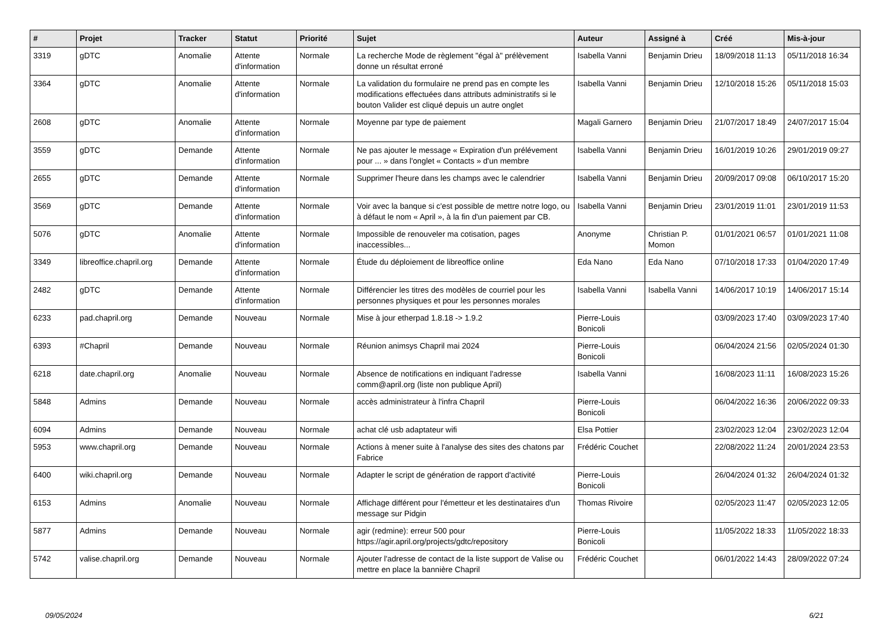| # | Projet | Tracker | Statut | Priorité | Sujet | Auteur | Assigné à | Créé | Mis-à-jour |
| --- | --- | --- | --- | --- | --- | --- | --- | --- | --- |
| 3319 | gDTC | Anomalie | Attente d'information | Normale | La recherche Mode de règlement "égal à" prélèvement donne un résultat erroné | Isabella Vanni | Benjamin Drieu | 18/09/2018 11:13 | 05/11/2018 16:34 |
| 3364 | gDTC | Anomalie | Attente d'information | Normale | La validation du formulaire ne prend pas en compte les modifications effectuées dans attributs administratifs si le bouton Valider est cliqué depuis un autre onglet | Isabella Vanni | Benjamin Drieu | 12/10/2018 15:26 | 05/11/2018 15:03 |
| 2608 | gDTC | Anomalie | Attente d'information | Normale | Moyenne par type de paiement | Magali Garnero | Benjamin Drieu | 21/07/2017 18:49 | 24/07/2017 15:04 |
| 3559 | gDTC | Demande | Attente d'information | Normale | Ne pas ajouter le message « Expiration d'un prélévement pour ... » dans l'onglet « Contacts » d'un membre | Isabella Vanni | Benjamin Drieu | 16/01/2019 10:26 | 29/01/2019 09:27 |
| 2655 | gDTC | Demande | Attente d'information | Normale | Supprimer l'heure dans les champs avec le calendrier | Isabella Vanni | Benjamin Drieu | 20/09/2017 09:08 | 06/10/2017 15:20 |
| 3569 | gDTC | Demande | Attente d'information | Normale | Voir avec la banque si c'est possible de mettre notre logo, ou à défaut le nom « April », à la fin d'un paiement par CB. | Isabella Vanni | Benjamin Drieu | 23/01/2019 11:01 | 23/01/2019 11:53 |
| 5076 | gDTC | Anomalie | Attente d'information | Normale | Impossible de renouveler ma cotisation, pages inaccessibles... | Anonyme | Christian P. Momon | 01/01/2021 06:57 | 01/01/2021 11:08 |
| 3349 | libreoffice.chapril.org | Demande | Attente d'information | Normale | Étude du déploiement de libreoffice online | Eda Nano | Eda Nano | 07/10/2018 17:33 | 01/04/2020 17:49 |
| 2482 | gDTC | Demande | Attente d'information | Normale | Différencier les titres des modèles de courriel pour les personnes physiques et pour les personnes morales | Isabella Vanni | Isabella Vanni | 14/06/2017 10:19 | 14/06/2017 15:14 |
| 6233 | pad.chapril.org | Demande | Nouveau | Normale | Mise à jour etherpad 1.8.18 -> 1.9.2 | Pierre-Louis Bonicoli | | 03/09/2023 17:40 | 03/09/2023 17:40 |
| 6393 | #Chapril | Demande | Nouveau | Normale | Réunion animsys Chapril mai 2024 | Pierre-Louis Bonicoli | | 06/04/2024 21:56 | 02/05/2024 01:30 |
| 6218 | date.chapril.org | Anomalie | Nouveau | Normale | Absence de notifications en indiquant l'adresse comm@april.org (liste non publique April) | Isabella Vanni | | 16/08/2023 11:11 | 16/08/2023 15:26 |
| 5848 | Admins | Demande | Nouveau | Normale | accès administrateur à l'infra Chapril | Pierre-Louis Bonicoli | | 06/04/2022 16:36 | 20/06/2022 09:33 |
| 6094 | Admins | Demande | Nouveau | Normale | achat clé usb adaptateur wifi | Elsa Pottier | | 23/02/2023 12:04 | 23/02/2023 12:04 |
| 5953 | www.chapril.org | Demande | Nouveau | Normale | Actions à mener suite à l'analyse des sites des chatons par Fabrice | Frédéric Couchet | | 22/08/2022 11:24 | 20/01/2024 23:53 |
| 6400 | wiki.chapril.org | Demande | Nouveau | Normale | Adapter le script de génération de rapport d'activité | Pierre-Louis Bonicoli | | 26/04/2024 01:32 | 26/04/2024 01:32 |
| 6153 | Admins | Anomalie | Nouveau | Normale | Affichage différent pour l'émetteur et les destinataires d'un message sur Pidgin | Thomas Rivoire | | 02/05/2023 11:47 | 02/05/2023 12:05 |
| 5877 | Admins | Demande | Nouveau | Normale | agir (redmine): erreur 500 pour https://agir.april.org/projects/gdtc/repository | Pierre-Louis Bonicoli | | 11/05/2022 18:33 | 11/05/2022 18:33 |
| 5742 | valise.chapril.org | Demande | Nouveau | Normale | Ajouter l'adresse de contact de la liste support de Valise ou mettre en place la bannière Chapril | Frédéric Couchet | | 06/01/2022 14:43 | 28/09/2022 07:24 |
09/05/2024 6/21